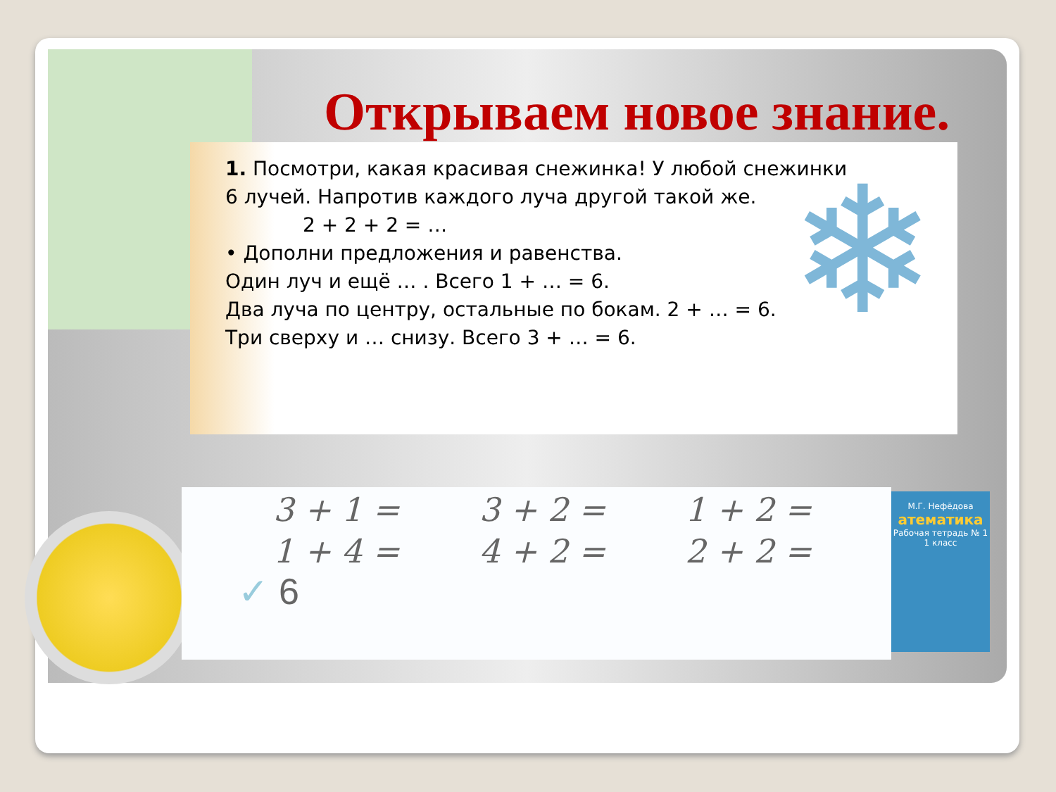М.Г. Нефёдова
атематика
Рабочая тетрадь № 1
1 класс
Открываем новое знание.
❄
1. Посмотри, какая красивая снежинка! У любой снежинки 6 лучей. Напротив каждого луча другой такой же.
2 + 2 + 2 = …
• Дополни предложения и равенства.
Один луч и ещё … . Всего 1 + … = 6.
Два луча по центру, остальные по бокам. 2 + … = 6.
Три сверху и … снизу. Всего 3 + … = 6.
3 + 1 = 3 + 2 = 1 + 2 =
1 + 4 = 4 + 2 = 2 + 2 =
✓ 6